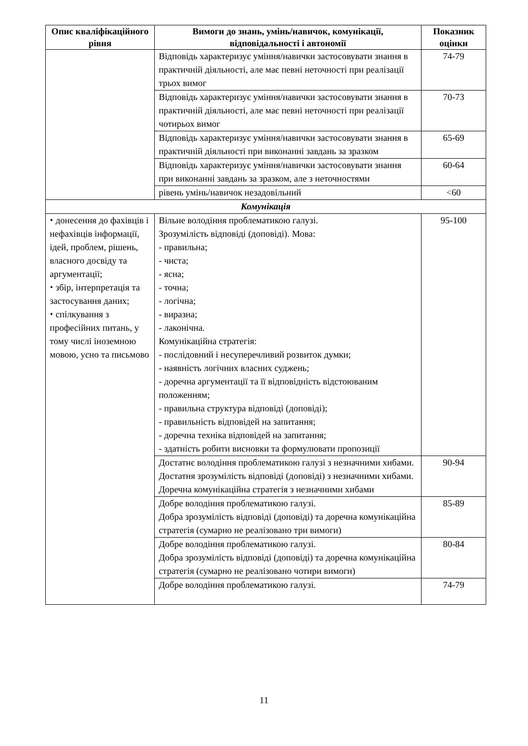| Опис кваліфікаційного рівня | Вимоги до знань, умінь/навичок, комунікації, відповідальності і автономії | Показник оцінки |
| --- | --- | --- |
| | Відповідь характеризує уміння/навички застосовувати знання в практичній діяльності, але має певні неточності при реалізації трьох вимог | 74-79 |
| | Відповідь характеризує уміння/навички застосовувати знання в практичній діяльності, але має певні неточності при реалізації чотирьох вимог | 70-73 |
| | Відповідь характеризує уміння/навички застосовувати знання в практичній діяльності при виконанні завдань за зразком | 65-69 |
| | Відповідь характеризує уміння/навички застосовувати знання при виконанні завдань за зразком, але з неточностями | 60-64 |
| | рівень умінь/навичок незадовільний | <60 |
| Комунікація | | |
| ⬩ донесення до фахівців і нефахівців інформації, ідей, проблем, рішень, власного досвіду та аргументації; ⬩ збір, інтерпретація та застосування даних; ⬩ спілкування з професійних питань, у тому числі іноземною мовою, усно та письмово | Вільне володіння проблематикою галузі. Зрозумілість відповіді (доповіді). Мова: - правильна; - чиста; - ясна; - точна; - логічна; - виразна; - лаконічна. Комунікаційна стратегія: - послідовний і несуперечливий розвиток думки; - наявність логічних власних суджень; - доречна аргументації та її відповідність відстоюваним положенням; - правильна структура відповіді (доповіді); - правильність відповідей на запитання; - доречна техніка відповідей на запитання; - здатність робити висновки та формулювати пропозиції | 95-100 |
| | Достатнє володіння проблематикою галузі з незначними хибами. Достатня зрозумілість відповіді (доповіді) з незначними хибами. Доречна комунікаційна стратегія з незначними хибами | 90-94 |
| | Добре володіння проблематикою галузі. Добра зрозумілість відповіді (доповіді) та доречна комунікаційна стратегія (сумарно не реалізовано три вимоги) | 85-89 |
| | Добре володіння проблематикою галузі. Добра зрозумілість відповіді (доповіді) та доречна комунікаційна стратегія (сумарно не реалізовано чотири вимоги) | 80-84 |
| | Добре володіння проблематикою галузі. | 74-79 |
11